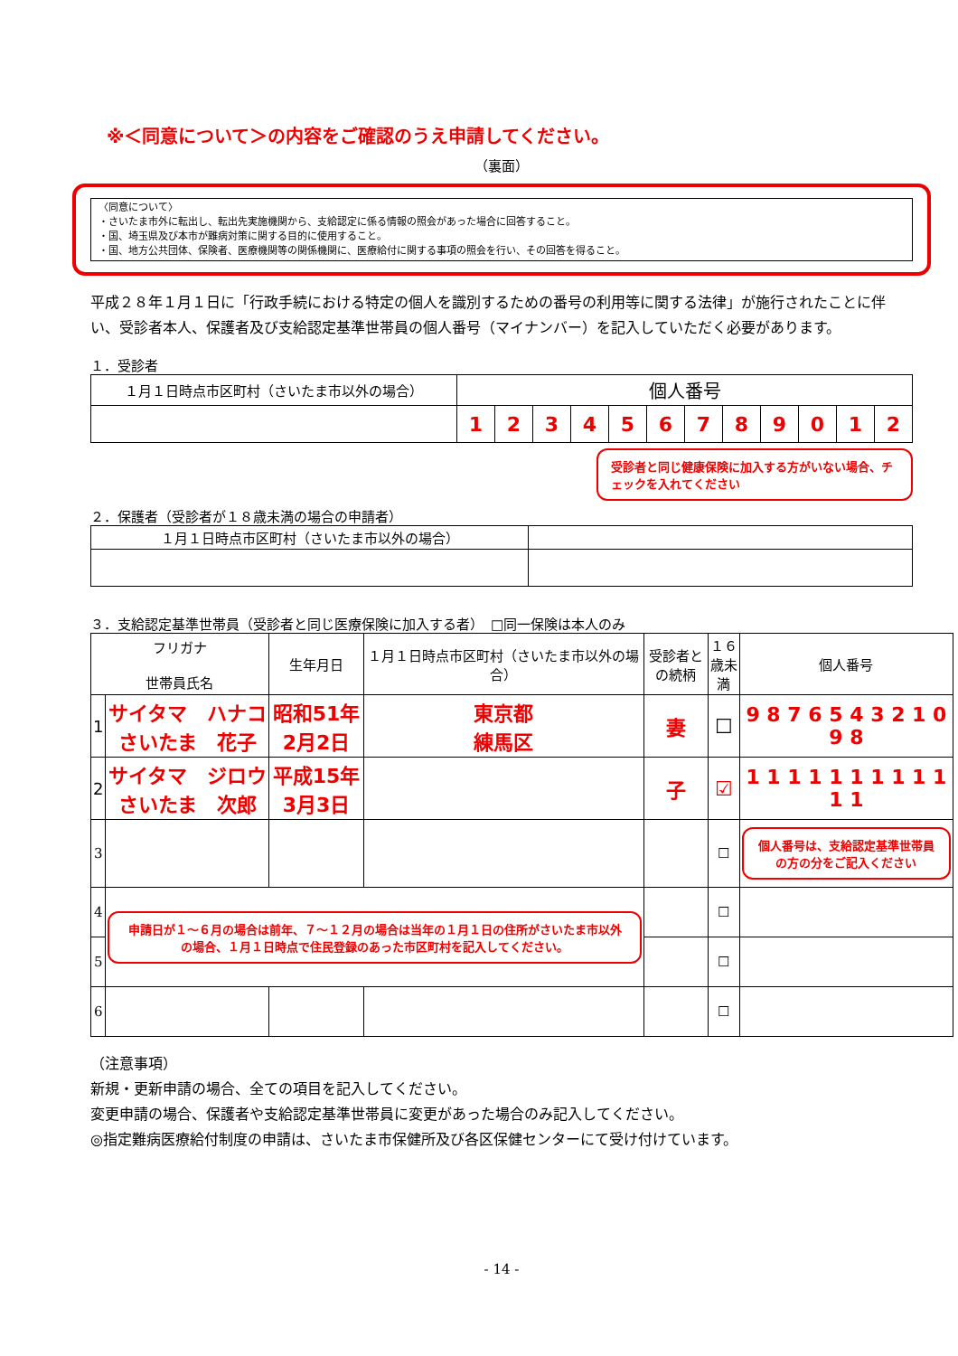※＜同意について＞の内容をご確認のうえ申請してください。
（裏面）
〈同意について〉
・さいたま市外に転出し、転出先実施機関から、支給認定に係る情報の照会があった場合に回答すること。
・国、埼玉県及び本市が難病対策に関する目的に使用すること。
・国、地方公共団体、保険者、医療機関等の関係機関に、医療給付に関する事項の照会を行い、その回答を得ること。
平成２８年１月１日に「行政手続における特定の個人を識別するための番号の利用等に関する法律」が施行されたことに伴い、受診者本人、保護者及び支給認定基準世帯員の個人番号（マイナンバー）を記入していただく必要があります。
１．受診者
| １月１日時点市区町村（さいたま市以外の場合） | 個人番号 | | | | | | | | | | | |
| --- | --- | --- | --- | --- | --- | --- | --- | --- | --- | --- | --- | --- |
| | 1 | 2 | 3 | 4 | 5 | 6 | 7 | 8 | 9 | 0 | 1 | 2 |
受診者と同じ健康保険に加入する方がいない場合、チェックを入れてください
２．保護者（受診者が１８歳未満の場合の申請者）
| １月１日時点市区町村（さいたま市以外の場合） | |
| --- | --- |
３．支給認定基準世帯員（受診者と同じ医療保険に加入する者）　□同一保険は本人のみ
| フリガナ 世帯員氏名 | | 生年月日 | １月１日時点市区町村（さいたま市以外の場合） | 受診者との続柄 | １６歳未満 | 個人番号 |
| --- | --- | --- | --- | --- | --- | --- |
| 1 | サイタマ ハナコ さいたま 花子 | 昭和51年 2月2日 | 東京都 練馬区 | 妻 | ☐ | 9 8 7 6 5 4 3 2 1 0 9 8 |
| 2 | サイタマ ジロウ さいたま 次郎 | 平成15年 3月3日 | | 子 | ☑ | 1 1 1 1 1 1 1 1 1 1 1 1 |
| 3 | | | | | ☐ | 個人番号は、支給認定基準世帯員の方の分をご記入ください |
| 4 | 申請日が１～６月の場合は前年、７～１２月の場合は当年の１月１日の住所がさいたま市以外の場合、１月１日時点で住民登録のあった市区町村を記入してください。 | | | | ☐ | |
| 5 | | | | | ☐ | |
| 6 | | | | | ☐ | |
（注意事項）
新規・更新申請の場合、全ての項目を記入してください。
変更申請の場合、保護者や支給認定基準世帯員に変更があった場合のみ記入してください。
◎指定難病医療給付制度の申請は、さいたま市保健所及び各区保健センターにて受け付けています。
- 14 -